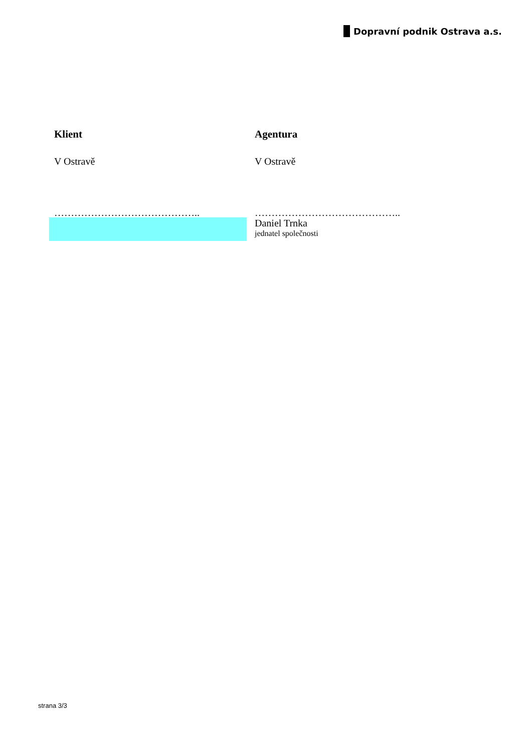Dopravní podnik Ostrava a.s.
Klient
V Ostravě
……………………………………..
Agentura
V Ostravě
……………………………………..
Daniel Trnka
jednatel společnosti
strana 3/3